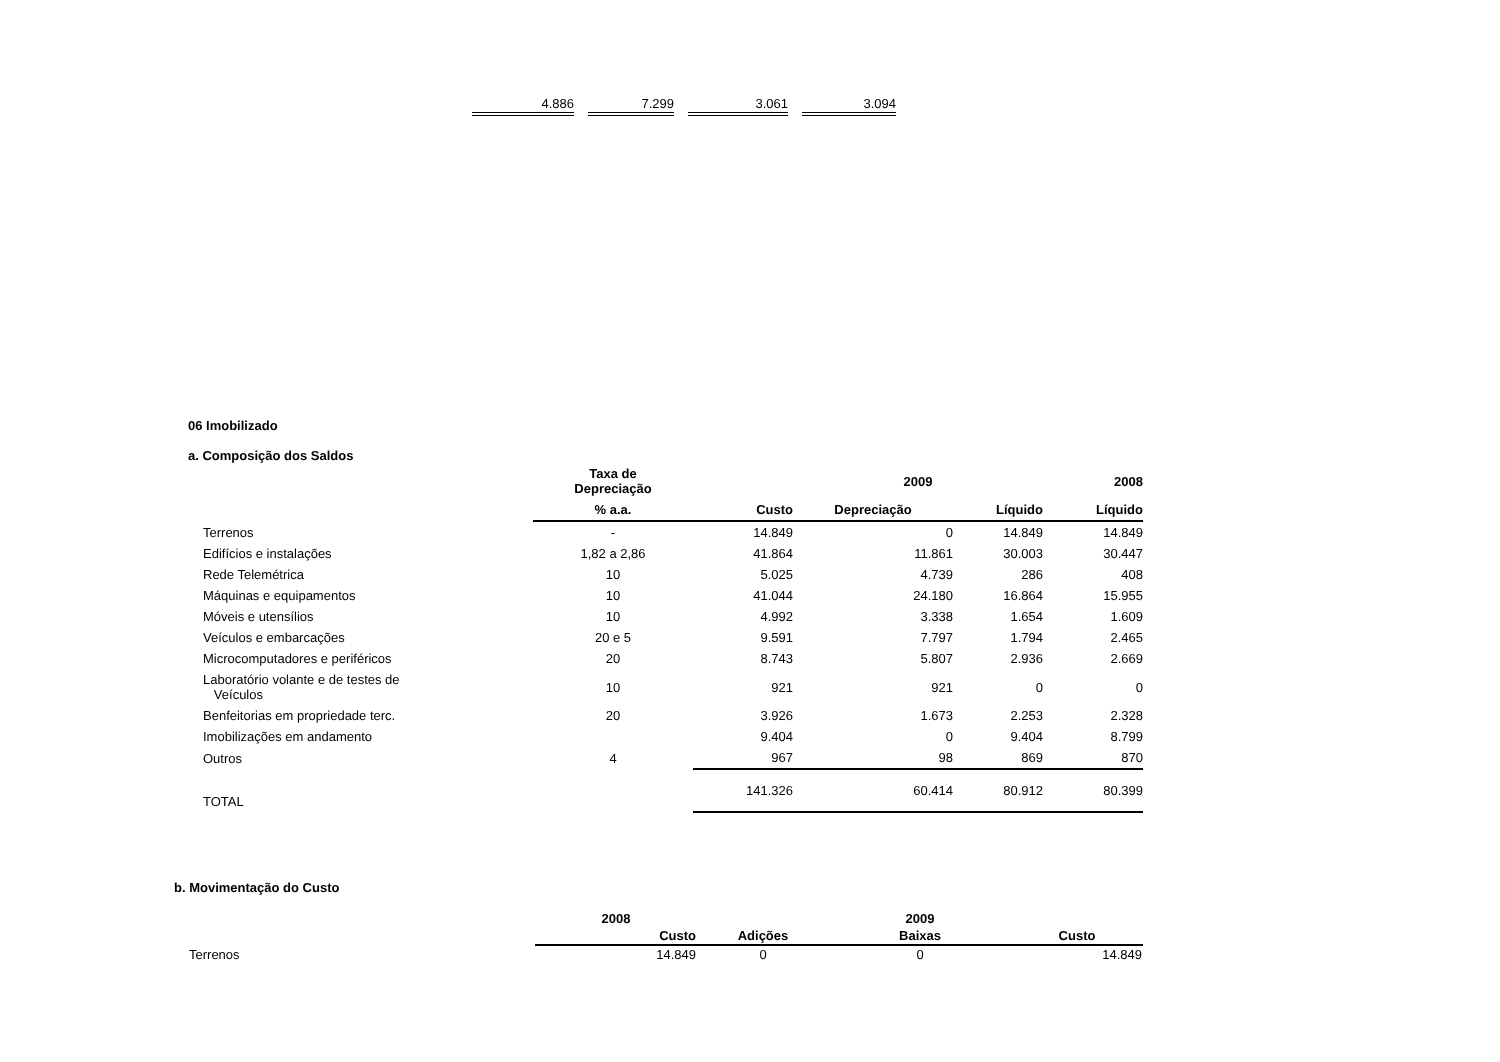| 4.886 | | 7.299 | | 3.061 | | 3.094 |
06 Imobilizado
a. Composição dos Saldos
| | Taxa de Depreciação | | 2009 | | 2008 |
| --- | --- | --- | --- | --- | --- |
| | % a.a. | Custo | Depreciação | Líquido | Líquido |
| Terrenos | - | 14.849 | 0 | 14.849 | 14.849 |
| Edifícios e instalações | 1,82 a 2,86 | 41.864 | 11.861 | 30.003 | 30.447 |
| Rede Telemétrica | 10 | 5.025 | 4.739 | 286 | 408 |
| Máquinas e equipamentos | 10 | 41.044 | 24.180 | 16.864 | 15.955 |
| Móveis e utensílios | 10 | 4.992 | 3.338 | 1.654 | 1.609 |
| Veículos e embarcações | 20 e 5 | 9.591 | 7.797 | 1.794 | 2.465 |
| Microcomputadores e periféricos | 20 | 8.743 | 5.807 | 2.936 | 2.669 |
| Laboratório volante e de testes de Veículos | 10 | 921 | 921 | 0 | 0 |
| Benfeitorias em propriedade terc. | 20 | 3.926 | 1.673 | 2.253 | 2.328 |
| Imobilizações em andamento | | 9.404 | 0 | 9.404 | 8.799 |
| Outros | 4 | 967 | 98 | 869 | 870 |
| TOTAL | | 141.326 | 60.414 | 80.912 | 80.399 |
b. Movimentação do Custo
| | 2008 | 2009 | | |
| --- | --- | --- | --- | --- |
| | Custo | Adições | Baixas | Custo |
| Terrenos | 14.849 | 0 | 0 | 14.849 |